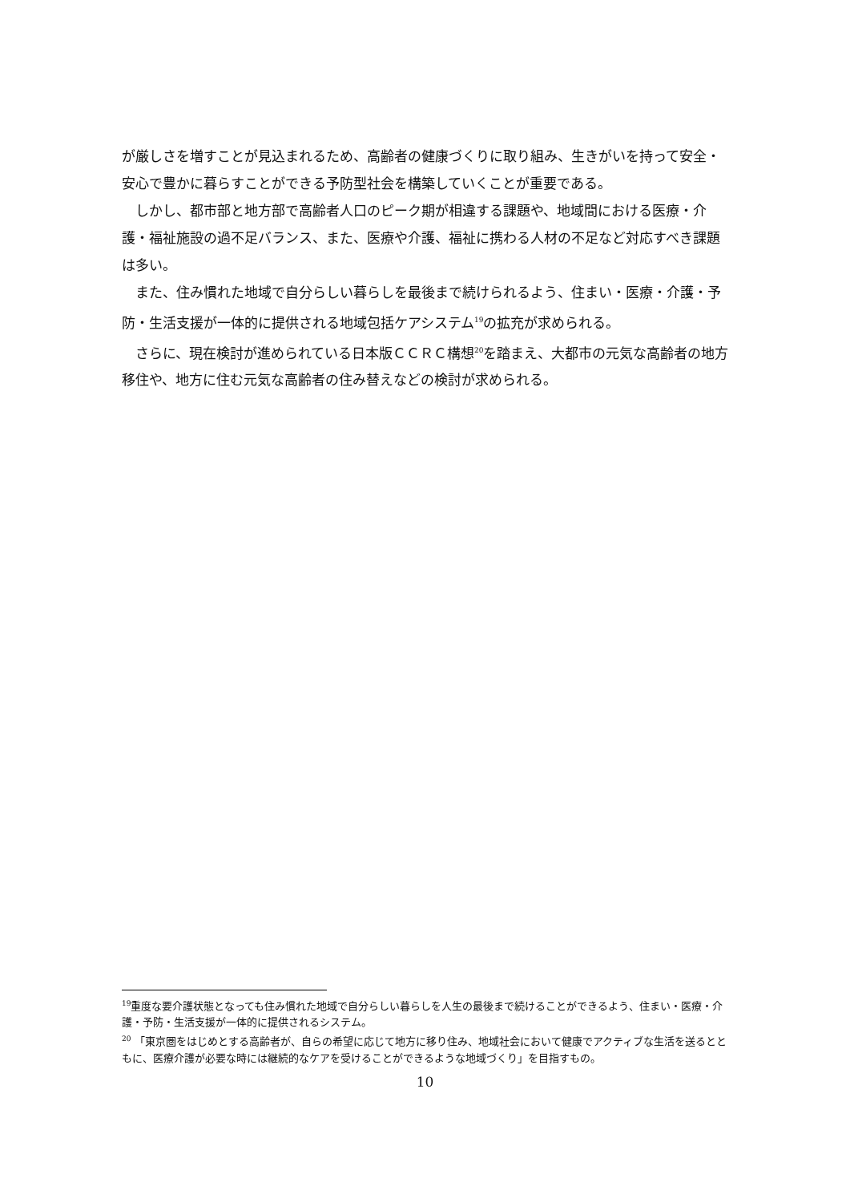が厳しさを増すことが見込まれるため、高齢者の健康づくりに取り組み、生きがいを持って安全・安心で豊かに暮らすことができる予防型社会を構築していくことが重要である。
しかし、都市部と地方部で高齢者人口のピーク期が相違する課題や、地域間における医療・介護・福祉施設の過不足バランス、また、医療や介護、福祉に携わる人材の不足など対応すべき課題は多い。
また、住み慣れた地域で自分らしい暮らしを最後まで続けられるよう、住まい・医療・介護・予防・生活支援が一体的に提供される地域包括ケアシステム<sup>19</sup>の拡充が求められる。
さらに、現在検討が進められている日本版ＣＣＲＣ構想<sup>20</sup>を踏まえ、大都市の元気な高齢者の地方移住や、地方に住む元気な高齢者の住み替えなどの検討が求められる。
<sup>19</sup> 重度な要介護状態となっても住み慣れた地域で自分らしい暮らしを人生の最後まで続けることができるよう、住まい・医療・介護・予防・生活支援が一体的に提供されるシステム。
<sup>20</sup> 「東京圏をはじめとする高齢者が、自らの希望に応じて地方に移り住み、地域社会において健康でアクティブな生活を送るとともに、医療介護が必要な時には継続的なケアを受けることができるような地域づくり」を目指すもの。
10